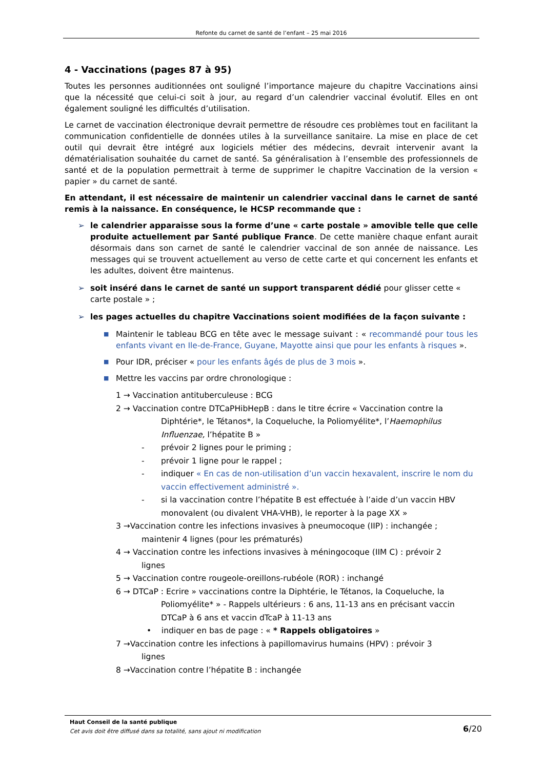Refonte du carnet de santé de l’enfant – 25 mai 2016
4 - Vaccinations (pages 87 à 95)
Toutes les personnes auditionnées ont souligné l’importance majeure du chapitre Vaccinations ainsi que la nécessité que celui-ci soit à jour, au regard d’un calendrier vaccinal évolutif. Elles en ont également souligné les difficultés d’utilisation.
Le carnet de vaccination électronique devrait permettre de résoudre ces problèmes tout en facilitant la communication confidentielle de données utiles à la surveillance sanitaire. La mise en place de cet outil qui devrait être intégré aux logiciels métier des médecins, devrait intervenir avant la dématérialisation souhaitée du carnet de santé. Sa généralisation à l’ensemble des professionnels de santé et de la population permettrait à terme de supprimer le chapitre Vaccination de la version « papier » du carnet de santé.
En attendant, il est nécessaire de maintenir un calendrier vaccinal dans le carnet de santé remis à la naissance. En conséquence, le HCSP recommande que :
➢ le calendrier apparaisse sous la forme d’une « carte postale » amovible telle que celle produite actuellement par Santé publique France. De cette manière chaque enfant aurait désormais dans son carnet de santé le calendrier vaccinal de son année de naissance. Les messages qui se trouvent actuellement au verso de cette carte et qui concernent les enfants et les adultes, doivent être maintenus.
➢ soit inséré dans le carnet de santé un support transparent dédié pour glisser cette « carte postale » ;
➢ les pages actuelles du chapitre Vaccinations soient modifiées de la façon suivante :
■
Maintenir le tableau BCG en tête avec le message suivant : « recommandé pour tous les enfants vivant en Ile-de-France, Guyane, Mayotte ainsi que pour les enfants à risques ».
■
Pour IDR, préciser « pour les enfants âgés de plus de 3 mois ».
■
Mettre les vaccins par ordre chronologique :
1 → Vaccination antituberculeuse : BCG
2 → Vaccination contre DTCaPHibHepB : dans le titre écrire « Vaccination contre la
Diphtérie*, le Tétanos*, la Coqueluche, la Poliomyélite*, l’Haemophilus Influenzae, l’hépatite B »
- prévoir 2 lignes pour le priming ;
- prévoir 1 ligne pour le rappel ;
- indiquer « En cas de non-utilisation d’un vaccin hexavalent, inscrire le nom du vaccin effectivement administré ».
- si la vaccination contre l’hépatite B est effectuée à l’aide d’un vaccin HBV monovalent (ou divalent VHA-VHB), le reporter à la page XX »
3 →Vaccination contre les infections invasives à pneumocoque (IIP) : inchangée ;
maintenir 4 lignes (pour les prématurés)
4 → Vaccination contre les infections invasives à méningocoque (IIM C) : prévoir 2
lignes
5 → Vaccination contre rougeole-oreillons-rubéole (ROR) : inchangé
6 → DTCaP : Ecrire » vaccinations contre la Diphtérie, le Tétanos, la Coqueluche, la
Poliomyélite* » - Rappels ultérieurs : 6 ans, 11-13 ans en précisant vaccin DTCaP à 6 ans et vaccin dTcaP à 11-13 ans
• indiquer en bas de page : « * Rappels obligatoires »
7 →Vaccination contre les infections à papillomavirus humains (HPV) : prévoir 3
lignes
8 →Vaccination contre l’hépatite B : inchangée
Haut Conseil de la santé publique
Cet avis doit être diffusé dans sa totalité, sans ajout ni modification
6/20